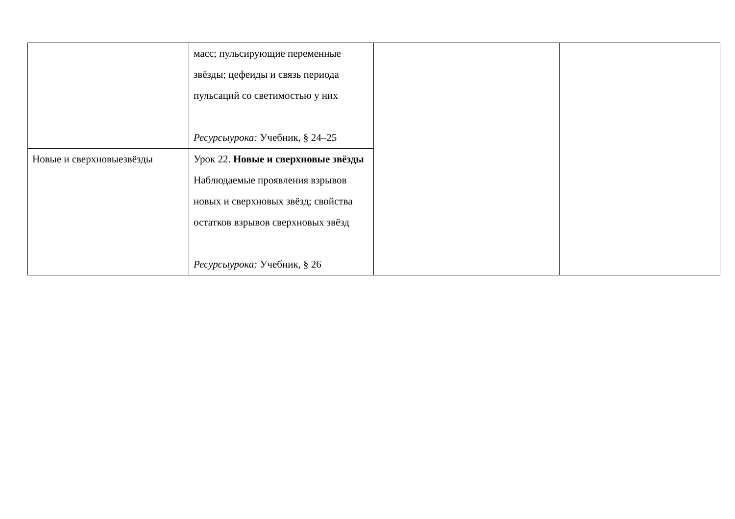| | масс; пульсирующие переменные звёзды; цефеиды и связь периода пульсаций со светимостью у них Ресурсыурока: Учебник, § 24–25 | | |
| Новые и сверхновыезвёзды | Урок 22. Новые и сверхновые звёзды Наблюдаемые проявления взрывов новых и сверхновых звёзд; свойства остатков взрывов сверхновых звёзд Ресурсыурока: Учебник, § 26 | | |